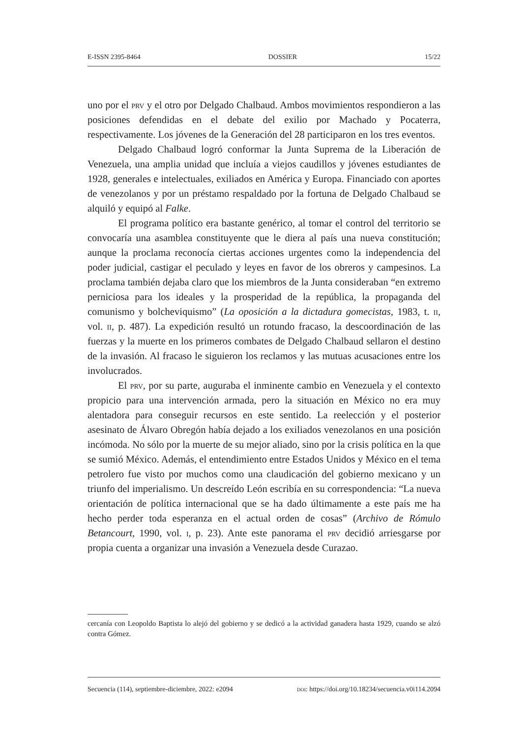E-ISSN 2395-8464 DOSSIER 15/22
uno por el prv y el otro por Delgado Chalbaud. Ambos movimientos respondieron a las posiciones defendidas en el debate del exilio por Machado y Pocaterra, respectivamente. Los jóvenes de la Generación del 28 participaron en los tres eventos.
Delgado Chalbaud logró conformar la Junta Suprema de la Liberación de Venezuela, una amplia unidad que incluía a viejos caudillos y jóvenes estudiantes de 1928, generales e intelectuales, exiliados en América y Europa. Financiado con aportes de venezolanos y por un préstamo respaldado por la fortuna de Delgado Chalbaud se alquiló y equipó al Falke.
El programa político era bastante genérico, al tomar el control del territorio se convocaría una asamblea constituyente que le diera al país una nueva constitución; aunque la proclama reconocía ciertas acciones urgentes como la independencia del poder judicial, castigar el peculado y leyes en favor de los obreros y campesinos. La proclama también dejaba claro que los miembros de la Junta consideraban “en extremo perniciosa para los ideales y la prosperidad de la república, la propaganda del comunismo y bolcheviquismo” (La oposición a la dictadura gomecistas, 1983, t. ii, vol. ii, p. 487). La expedición resultó un rotundo fracaso, la descoordinación de las fuerzas y la muerte en los primeros combates de Delgado Chalbaud sellaron el destino de la invasión. Al fracaso le siguieron los reclamos y las mutuas acusaciones entre los involucrados.
El prv, por su parte, auguraba el inminente cambio en Venezuela y el contexto propicio para una intervención armada, pero la situación en México no era muy alentadora para conseguir recursos en este sentido. La reelección y el posterior asesinato de Álvaro Obregón había dejado a los exiliados venezolanos en una posición incómoda. No sólo por la muerte de su mejor aliado, sino por la crisis política en la que se sumió México. Además, el entendimiento entre Estados Unidos y México en el tema petrolero fue visto por muchos como una claudicación del gobierno mexicano y un triunfo del imperialismo. Un descreído León escribía en su correspondencia: “La nueva orientación de política internacional que se ha dado últimamente a este país me ha hecho perder toda esperanza en el actual orden de cosas” (Archivo de Rómulo Betancourt, 1990, vol. i, p. 23). Ante este panorama el prv decidió arriesgarse por propia cuenta a organizar una invasión a Venezuela desde Curazao.
cercanía con Leopoldo Baptista lo alejó del gobierno y se dedicó a la actividad ganadera hasta 1929, cuando se alzó contra Gómez.
Secuencia (114), septiembre-diciembre, 2022: e2094 doi: https://doi.org/10.18234/secuencia.v0i114.2094